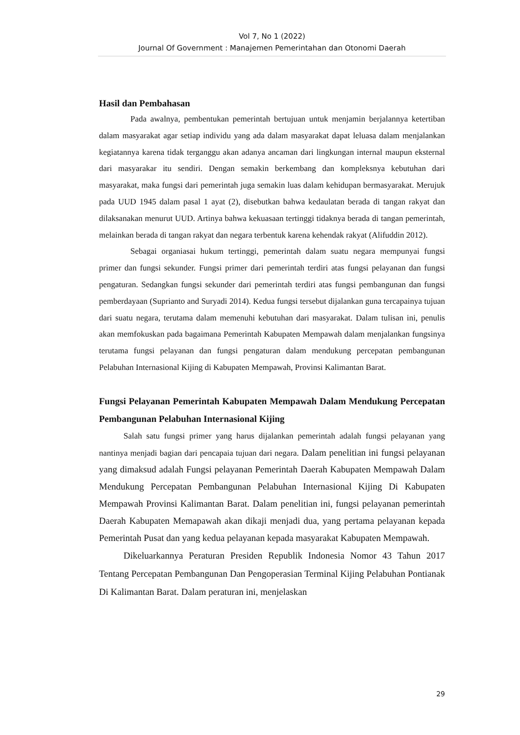Vol 7, No 1 (2022)
Journal Of Government : Manajemen Pemerintahan dan Otonomi Daerah
Hasil dan Pembahasan
Pada awalnya, pembentukan pemerintah bertujuan untuk menjamin berjalannya ketertiban dalam masyarakat agar setiap individu yang ada dalam masyarakat dapat leluasa dalam menjalankan kegiatannya karena tidak terganggu akan adanya ancaman dari lingkungan internal maupun eksternal dari masyarakar itu sendiri. Dengan semakin berkembang dan kompleksnya kebutuhan dari masyarakat, maka fungsi dari pemerintah juga semakin luas dalam kehidupan bermasyarakat. Merujuk pada UUD 1945 dalam pasal 1 ayat (2), disebutkan bahwa kedaulatan berada di tangan rakyat dan dilaksanakan menurut UUD. Artinya bahwa kekuasaan tertinggi tidaknya berada di tangan pemerintah, melainkan berada di tangan rakyat dan negara terbentuk karena kehendak rakyat (Alifuddin 2012).
Sebagai organiasai hukum tertinggi, pemerintah dalam suatu negara mempunyai fungsi primer dan fungsi sekunder. Fungsi primer dari pemerintah terdiri atas fungsi pelayanan dan fungsi pengaturan. Sedangkan fungsi sekunder dari pemerintah terdiri atas fungsi pembangunan dan fungsi pemberdayaan (Suprianto and Suryadi 2014). Kedua fungsi tersebut dijalankan guna tercapainya tujuan dari suatu negara, terutama dalam memenuhi kebutuhan dari masyarakat. Dalam tulisan ini, penulis akan memfokuskan pada bagaimana Pemerintah Kabupaten Mempawah dalam menjalankan fungsinya terutama fungsi pelayanan dan fungsi pengaturan dalam mendukung percepatan pembangunan Pelabuhan Internasional Kijing di Kabupaten Mempawah, Provinsi Kalimantan Barat.
Fungsi Pelayanan Pemerintah Kabupaten Mempawah Dalam Mendukung Percepatan Pembangunan Pelabuhan Internasional Kijing
Salah satu fungsi primer yang harus dijalankan pemerintah adalah fungsi pelayanan yang nantinya menjadi bagian dari pencapaia tujuan dari negara. Dalam penelitian ini fungsi pelayanan yang dimaksud adalah Fungsi pelayanan Pemerintah Daerah Kabupaten Mempawah Dalam Mendukung Percepatan Pembangunan Pelabuhan Internasional Kijing Di Kabupaten Mempawah Provinsi Kalimantan Barat. Dalam penelitian ini, fungsi pelayanan pemerintah Daerah Kabupaten Memapawah akan dikaji menjadi dua, yang pertama pelayanan kepada Pemerintah Pusat dan yang kedua pelayanan kepada masyarakat Kabupaten Mempawah.
Dikeluarkannya Peraturan Presiden Republik Indonesia Nomor 43 Tahun 2017 Tentang Percepatan Pembangunan Dan Pengoperasian Terminal Kijing Pelabuhan Pontianak Di Kalimantan Barat. Dalam peraturan ini, menjelaskan
29